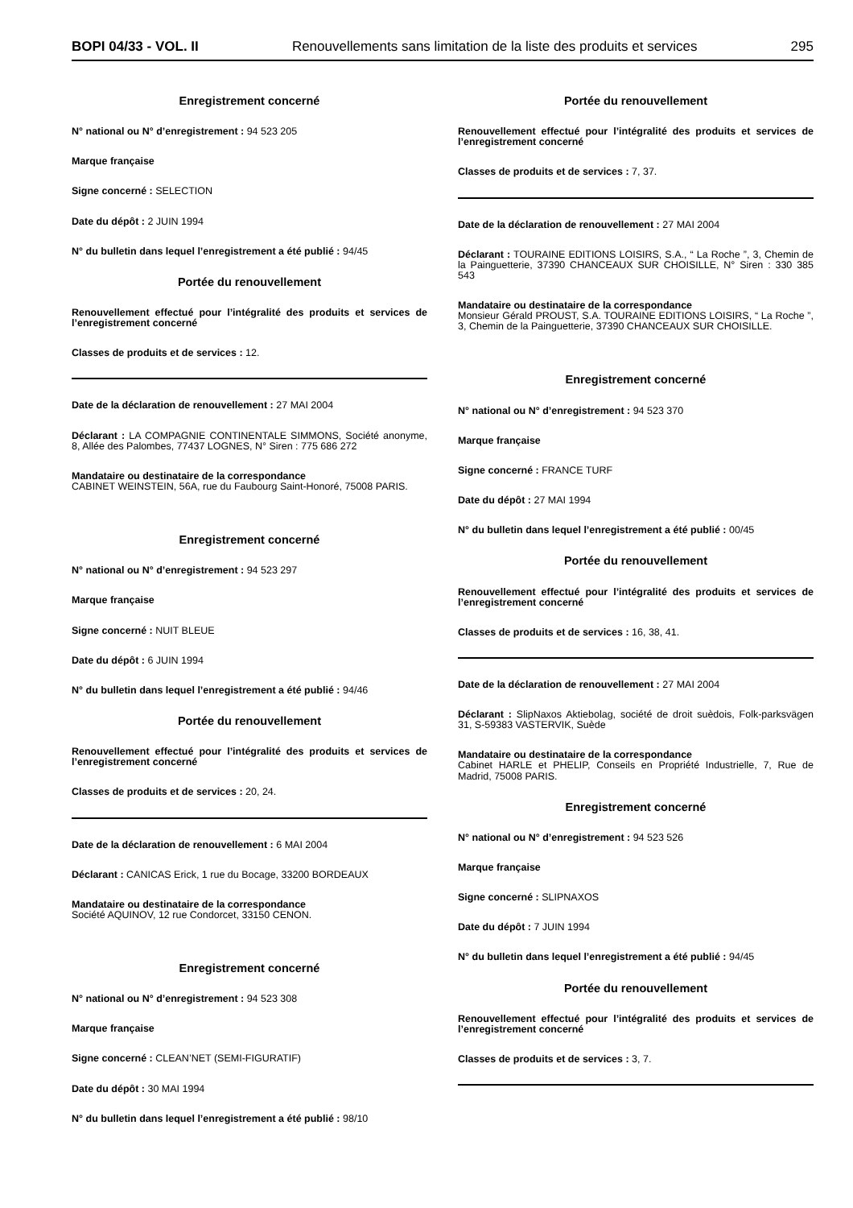BOPI 04/33 - VOL. II Renouvellements sans limitation de la liste des produits et services 295
Enregistrement concerné
N° national ou N° d’enregistrement : 94 523 205
Marque française
Signe concerné : SELECTION
Date du dépôt : 2 JUIN 1994
N° du bulletin dans lequel l’enregistrement a été publié : 94/45
Portée du renouvellement
Renouvellement effectué pour l’intégralité des produits et services de l’enregistrement concerné
Classes de produits et de services : 12.
Date de la déclaration de renouvellement : 27 MAI 2004
Déclarant : LA COMPAGNIE CONTINENTALE SIMMONS, Société anonyme, 8, Allée des Palombes, 77437 LOGNES, N° Siren : 775 686 272
Mandataire ou destinataire de la correspondance
CABINET WEINSTEIN, 56A, rue du Faubourg Saint-Honoré, 75008 PARIS.
Enregistrement concerné
N° national ou N° d’enregistrement : 94 523 297
Marque française
Signe concerné : NUIT BLEUE
Date du dépôt : 6 JUIN 1994
N° du bulletin dans lequel l’enregistrement a été publié : 94/46
Portée du renouvellement
Renouvellement effectué pour l’intégralité des produits et services de l’enregistrement concerné
Classes de produits et de services : 20, 24.
Date de la déclaration de renouvellement : 6 MAI 2004
Déclarant : CANICAS Erick, 1 rue du Bocage, 33200 BORDEAUX
Mandataire ou destinataire de la correspondance
Société AQUINOV, 12 rue Condorcet, 33150 CENON.
Enregistrement concerné
N° national ou N° d’enregistrement : 94 523 308
Marque française
Signe concerné : CLEAN’NET (SEMI-FIGURATIF)
Date du dépôt : 30 MAI 1994
N° du bulletin dans lequel l’enregistrement a été publié : 98/10
Portée du renouvellement
Renouvellement effectué pour l’intégralité des produits et services de l’enregistrement concerné
Classes de produits et de services : 7, 37.
Date de la déclaration de renouvellement : 27 MAI 2004
Déclarant : TOURAINE EDITIONS LOISIRS, S.A., “ La Roche ”, 3, Chemin de la Painguetterie, 37390 CHANCEAUX SUR CHOISILLE, N° Siren : 330 385 543
Mandataire ou destinataire de la correspondance
Monsieur Gérald PROUST, S.A. TOURAINE EDITIONS LOISIRS, “ La Roche ”, 3, Chemin de la Painguetterie, 37390 CHANCEAUX SUR CHOISILLE.
Enregistrement concerné
N° national ou N° d’enregistrement : 94 523 370
Marque française
Signe concerné : FRANCE TURF
Date du dépôt : 27 MAI 1994
N° du bulletin dans lequel l’enregistrement a été publié : 00/45
Portée du renouvellement
Renouvellement effectué pour l’intégralité des produits et services de l’enregistrement concerné
Classes de produits et de services : 16, 38, 41.
Date de la déclaration de renouvellement : 27 MAI 2004
Déclarant : SlipNaxos Aktiebolag, société de droit suèdois, Folk-parksvägen 31, S-59383 VASTERVIK, Suède
Mandataire ou destinataire de la correspondance
Cabinet HARLE et PHELIP, Conseils en Propriété Industrielle, 7, Rue de Madrid, 75008 PARIS.
Enregistrement concerné
N° national ou N° d’enregistrement : 94 523 526
Marque française
Signe concerné : SLIPNAXOS
Date du dépôt : 7 JUIN 1994
N° du bulletin dans lequel l’enregistrement a été publié : 94/45
Portée du renouvellement
Renouvellement effectué pour l’intégralité des produits et services de l’enregistrement concerné
Classes de produits et de services : 3, 7.